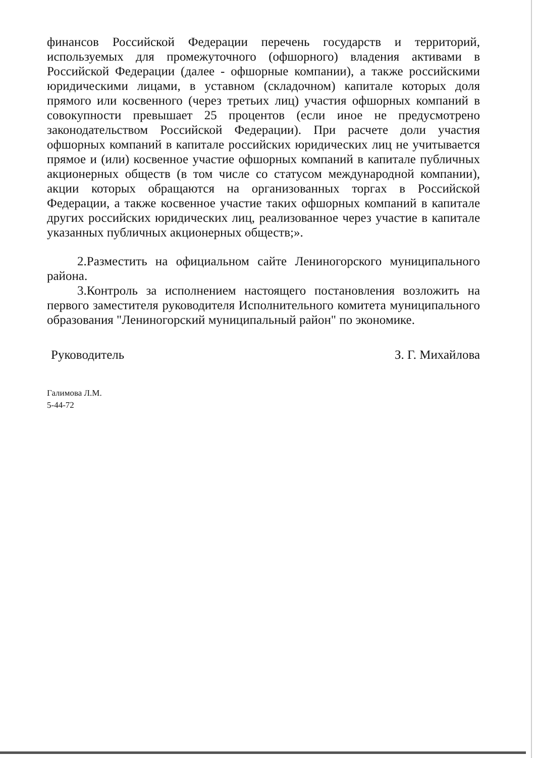финансов Российской Федерации перечень государств и территорий, используемых для промежуточного (офшорного) владения активами в Российской Федерации (далее - офшорные компании), а также российскими юридическими лицами, в уставном (складочном) капитале которых доля прямого или косвенного (через третьих лиц) участия офшорных компаний в совокупности превышает 25 процентов (если иное не предусмотрено законодательством Российской Федерации). При расчете доли участия офшорных компаний в капитале российских юридических лиц не учитывается прямое и (или) косвенное участие офшорных компаний в капитале публичных акционерных обществ (в том числе со статусом международной компании), акции которых обращаются на организованных торгах в Российской Федерации, а также косвенное участие таких офшорных компаний в капитале других российских юридических лиц, реализованное через участие в капитале указанных публичных акционерных обществ;».
2.Разместить на официальном сайте Лениногорского муниципального района.
3.Контроль за исполнением настоящего постановления возложить на первого заместителя руководителя Исполнительного комитета муниципального образования "Лениногорский муниципальный район" по экономике.
Руководитель З. Г. Михайлова
Галимова Л.М.
5-44-72